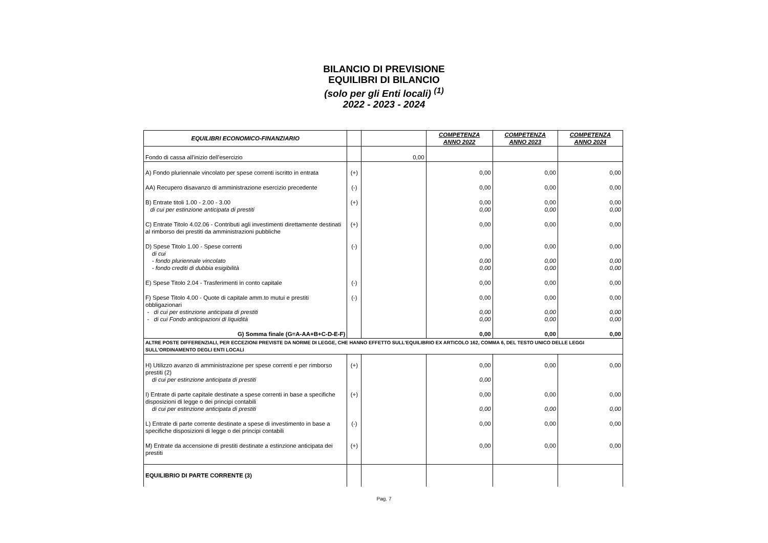BILANCIO DI PREVISIONE
EQUILIBRI DI BILANCIO
(solo per gli Enti locali) <sup>(1)</sup>
2022 - 2023 - 2024
| EQUILIBRI ECONOMICO-FINANZIARIO | | | COMPETENZA ANNO 2022 | COMPETENZA ANNO 2023 | COMPETENZA ANNO 2024 |
| --- | --- | --- | --- | --- | --- |
| Fondo di cassa all'inizio dell'esercizio | | 0,00 | | | |
| A) Fondo pluriennale vincolato per spese correnti iscritto in entrata | (+) | | 0,00 | 0,00 | 0,00 |
| AA) Recupero disavanzo di amministrazione esercizio precedente | (-) | | 0,00 | 0,00 | 0,00 |
| B) Entrate titoli 1.00 - 2.00 - 3.00 di cui per estinzione anticipata di prestiti | (+) | | 0,00 0,00 | 0,00 0,00 | 0,00 0,00 |
| C) Entrate Titolo 4.02.06 - Contributi agli investimenti direttamente destinati al rimborso dei prestiti da amministrazioni pubbliche | (+) | | 0,00 | 0,00 | 0,00 |
| D) Spese Titolo 1.00 - Spese correnti di cui - fondo pluriennale vincolato - fondo crediti di dubbia esigibilità | (-) | | 0,00 0,00 0,00 | 0,00 0,00 0,00 | 0,00 0,00 0,00 |
| E) Spese Titolo 2.04 - Trasferimenti in conto capitale | (-) | | 0,00 | 0,00 | 0,00 |
| F) Spese Titolo 4.00 - Quote di capitale amm.to mutui e prestiti obbligazionari - di cui per estinzione anticipata di prestiti - di cui Fondo anticipazioni di liquidità | (-) | | 0,00 0,00 0,00 | 0,00 0,00 0,00 | 0,00 0,00 0,00 |
| G) Somma finale (G=A-AA+B+C-D-E-F) | | | 0,00 | 0,00 | 0,00 |
| ALTRE POSTE DIFFERENZIALI, PER ECCEZIONI PREVISTE DA NORME DI LEGGE, CHE HANNO EFFETTO SULL'EQUILIBRIO EX ARTICOLO 162, COMMA 6, DEL TESTO UNICO DELLE LEGGI SULL'ORDINAMENTO DEGLI ENTI LOCALI | | | | | |
| H) Utilizzo avanzo di amministrazione per spese correnti e per rimborso prestiti (2) di cui per estinzione anticipata di prestiti | (+) | | 0,00 0,00 | 0,00 | 0,00 |
| I) Entrate di parte capitale destinate a spese correnti in base a specifiche disposizioni di legge o dei principi contabili di cui per estinzione anticipata di prestiti | (+) | | 0,00 0,00 | 0,00 0,00 | 0,00 0,00 |
| L) Entrate di parte corrente destinate a spese di investimento in base a specifiche disposizioni di legge o dei principi contabili | (-) | | 0,00 | 0,00 | 0,00 |
| M) Entrate da accensione di prestiti destinate a estinzione anticipata dei prestiti | (+) | | 0,00 | 0,00 | 0,00 |
| EQUILIBRIO DI PARTE CORRENTE (3) | | | | | |
Pag. 7